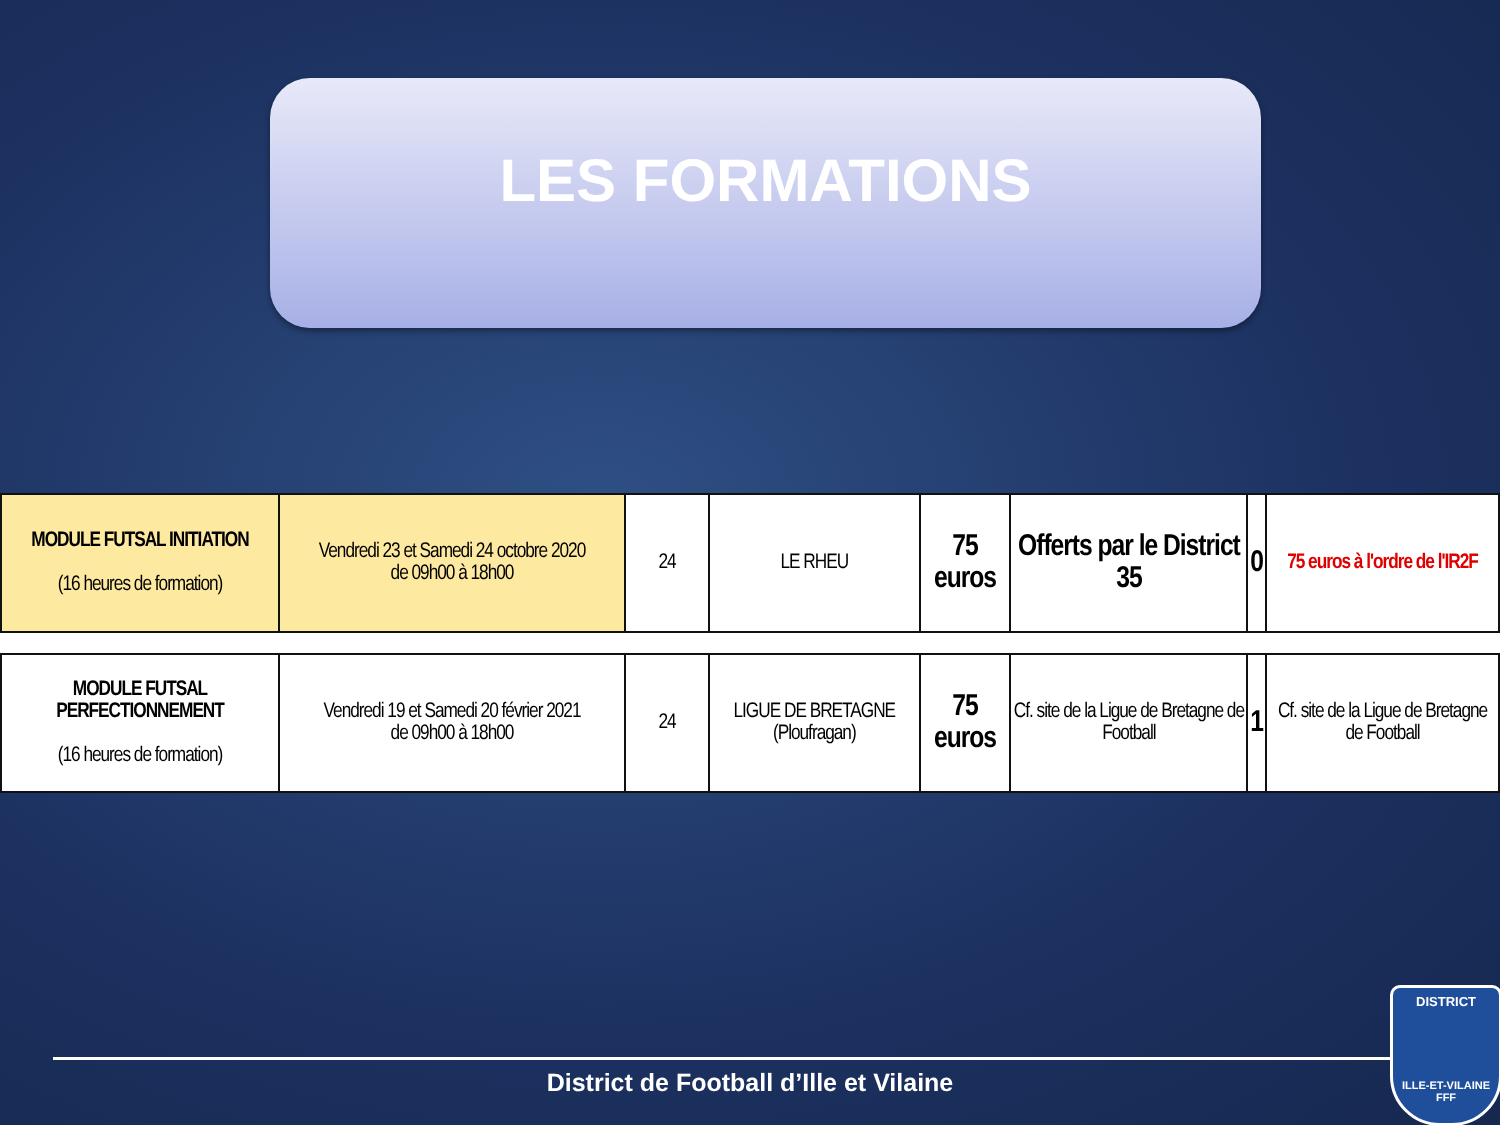LES FORMATIONS
| MODULE FUTSAL INITIATION (16 heures de formation) | Vendredi 23 et Samedi 24 octobre 2020 de 09h00 à 18h00 | 24 | LE RHEU | 75 euros | Offerts par le District 35 | 0 | 75 euros à l'ordre de l'IR2F |
| MODULE FUTSAL PERFECTIONNEMENT (16 heures de formation) | Vendredi 19 et Samedi 20 février 2021 de 09h00 à 18h00 | 24 | LIGUE DE BRETAGNE (Ploufragan) | 75 euros | Cf. site de la Ligue de Bretagne de Football | 1 | Cf. site de la Ligue de Bretagne de Football |
District de Football d’Ille et Vilaine
DISTRICT
ILLE-ET-VILAINE
FFF